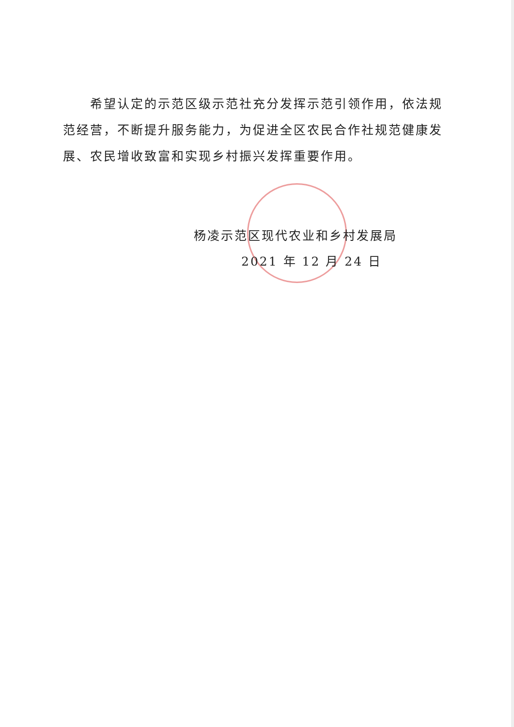希望认定的示范区级示范社充分发挥示范引领作用，依法规范经营，不断提升服务能力，为促进全区农民合作社规范健康发展、农民增收致富和实现乡村振兴发挥重要作用。
杨凌示范区现代农业和乡村发展局
2021 年 12 月 24 日